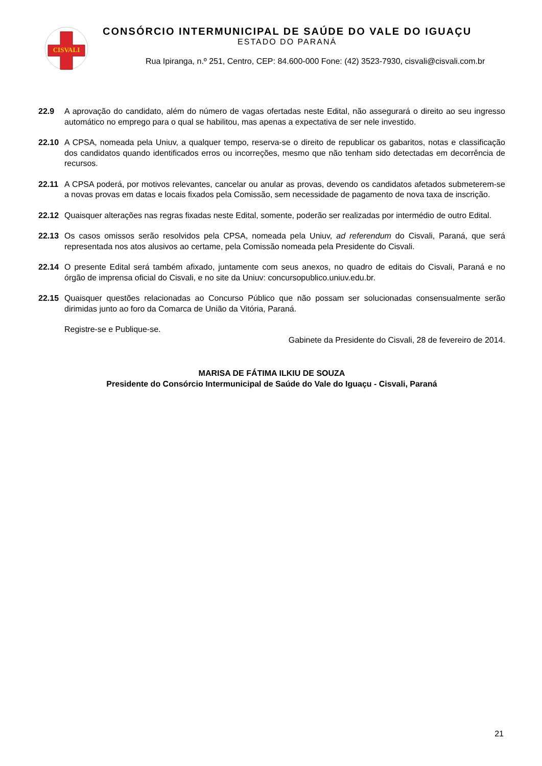CISVALI
CONSÓRCIO INTERMUNICIPAL DE SAÚDE DO VALE DO IGUAÇU
ESTADO DO PARANÁ
Rua Ipiranga, n.º 251, Centro, CEP: 84.600-000 Fone: (42) 3523-7930, cisvali@cisvali.com.br
22.9 A aprovação do candidato, além do número de vagas ofertadas neste Edital, não assegurará o direito ao seu ingresso automático no emprego para o qual se habilitou, mas apenas a expectativa de ser nele investido.
22.10 A CPSA, nomeada pela Uniuv, a qualquer tempo, reserva-se o direito de republicar os gabaritos, notas e classificação dos candidatos quando identificados erros ou incorreções, mesmo que não tenham sido detectadas em decorrência de recursos.
22.11 A CPSA poderá, por motivos relevantes, cancelar ou anular as provas, devendo os candidatos afetados submeterem-se a novas provas em datas e locais fixados pela Comissão, sem necessidade de pagamento de nova taxa de inscrição.
22.12 Quaisquer alterações nas regras fixadas neste Edital, somente, poderão ser realizadas por intermédio de outro Edital.
22.13 Os casos omissos serão resolvidos pela CPSA, nomeada pela Uniuv, ad referendum do Cisvali, Paraná, que será representada nos atos alusivos ao certame, pela Comissão nomeada pela Presidente do Cisvali.
22.14 O presente Edital será também afixado, juntamente com seus anexos, no quadro de editais do Cisvali, Paraná e no órgão de imprensa oficial do Cisvali, e no site da Uniuv: concursopublico.uniuv.edu.br.
22.15 Quaisquer questões relacionadas ao Concurso Público que não possam ser solucionadas consensualmente serão dirimidas junto ao foro da Comarca de União da Vitória, Paraná.
Registre-se e Publique-se.
Gabinete da Presidente do Cisvali, 28 de fevereiro de 2014.
MARISA DE FÁTIMA ILKIU DE SOUZA
Presidente do Consórcio Intermunicipal de Saúde do Vale do Iguaçu - Cisvali, Paraná
21